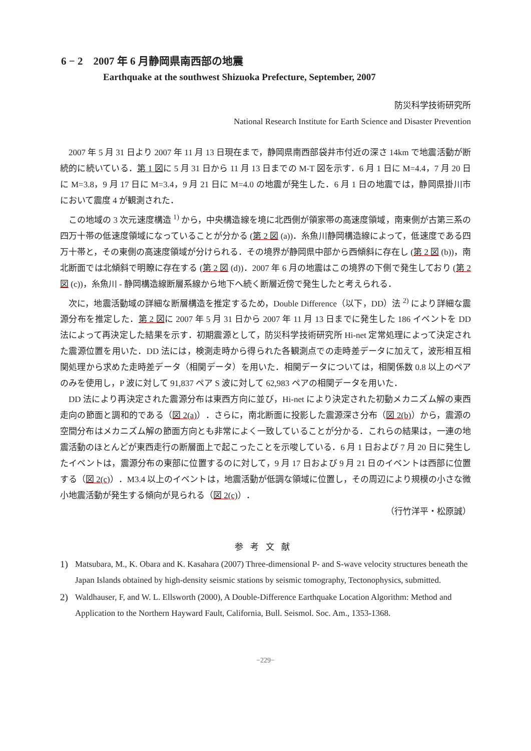6 − 2　2007 年 6 月静岡県南西部の地震
Earthquake at the southwest Shizuoka Prefecture, September, 2007
防災科学技術研究所
National Research Institute for Earth Science and Disaster Prevention
2007 年 5 月 31 日より 2007 年 11 月 13 日現在まで，静岡県南西部袋井市付近の深さ 14km で地震活動が断続的に続いている．第 1 図に 5 月 31 日から 11 月 13 日までの M-T 図を示す．6 月 1 日に M=4.4，7 月 20 日に M=3.8，9 月 17 日に M=3.4，9 月 21 日に M=4.0 の地震が発生した．6 月 1 日の地震では，静岡県掛川市において震度 4 が観測された．
この地域の 3 次元速度構造 <sup>1)</sup> から，中央構造線を境に北西側が領家帯の高速度領域，南東側が古第三系の四万十帯の低速度領域になっていることが分かる (第 2 図 (a))．糸魚川静岡構造線によって，低速度である四万十帯と，その東側の高速度領域が分けられる．その境界が静岡県中部から西傾斜に存在し (第 2 図 (b))，南北断面では北傾斜で明瞭に存在する (第 2 図 (d))．2007 年 6 月の地震はこの境界の下側で発生しており (第 2 図 (c))，糸魚川 - 静岡構造線断層系線から地下へ続く断層近傍で発生したと考えられる．
次に，地震活動域の詳細な断層構造を推定するため，Double Difference（以下，DD）法 <sup>2)</sup> により詳細な震源分布を推定した．第 2 図に 2007 年 5 月 31 日から 2007 年 11 月 13 日までに発生した 186 イベントを DD 法によって再決定した結果を示す．初期震源として，防災科学技術研究所 Hi-net 定常処理によって決定された震源位置を用いた．DD 法には，検測走時から得られた各観測点での走時差データに加えて，波形相互相関処理から求めた走時差データ（相関データ）を用いた．相関データについては，相関係数 0.8 以上のペアのみを使用し，P 波に対して 91,837 ペア S 波に対して 62,983 ペアの相関データを用いた．
DD 法により再決定された震源分布は東西方向に並び，Hi-net により決定された初動メカニズム解の東西走向の節面と調和的である（図 2(a)）．さらに，南北断面に投影した震源深さ分布（図 2(b)）から，震源の空間分布はメカニズム解の節面方向とも非常によく一致していることが分かる．これらの結果は，一連の地震活動のほとんどが東西走行の断層面上で起こったことを示唆している．6 月 1 日および 7 月 20 日に発生したイベントは，震源分布の東部に位置するのに対して，9 月 17 日および 9 月 21 日のイベントは西部に位置する（図 2(c)）．M3.4 以上のイベントは，地震活動が低調な領域に位置し，その周辺により規模の小さな微小地震活動が発生する傾向が見られる（図 2(c)）．
（行竹洋平・松原誠）
参考文献
1) Matsubara, M., K. Obara and K. Kasahara (2007) Three-dimensional P- and S-wave velocity structures beneath the Japan Islands obtained by high-density seismic stations by seismic tomography, Tectonophysics, submitted.
2) Waldhauser, F, and W. L. Ellsworth (2000), A Double-Difference Earthquake Location Algorithm: Method and Application to the Northern Hayward Fault, California, Bull. Seismol. Soc. Am., 1353-1368.
−229−